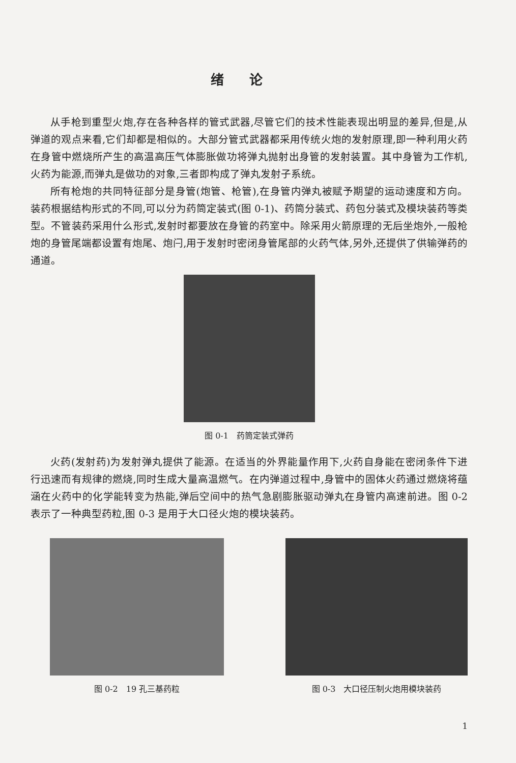绪论
从手枪到重型火炮,存在各种各样的管式武器,尽管它们的技术性能表现出明显的差异,但是,从弹道的观点来看,它们却都是相似的。大部分管式武器都采用传统火炮的发射原理,即一种利用火药在身管中燃烧所产生的高温高压气体膨胀做功将弹丸抛射出身管的发射装置。其中身管为工作机,火药为能源,而弹丸是做功的对象,三者即构成了弹丸发射子系统。
所有枪炮的共同特征部分是身管(炮管、枪管),在身管内弹丸被赋予期望的运动速度和方向。装药根据结构形式的不同,可以分为药筒定装式(图 0-1)、药筒分装式、药包分装式及模块装药等类型。不管装药采用什么形式,发射时都要放在身管的药室中。除采用火箭原理的无后坐炮外,一般枪炮的身管尾端都设置有炮尾、炮闩,用于发射时密闭身管尾部的火药气体,另外,还提供了供输弹药的通道。
图 0-1　药筒定装式弹药
火药(发射药)为发射弹丸提供了能源。在适当的外界能量作用下,火药自身能在密闭条件下进行迅速而有规律的燃烧,同时生成大量高温燃气。在内弹道过程中,身管中的固体火药通过燃烧将蕴涵在火药中的化学能转变为热能,弹后空间中的热气急剧膨胀驱动弹丸在身管内高速前进。图 0-2 表示了一种典型药粒,图 0-3 是用于大口径火炮的模块装药。
图 0-2　19 孔三基药粒 图 0-3　大口径压制火炮用模块装药
1